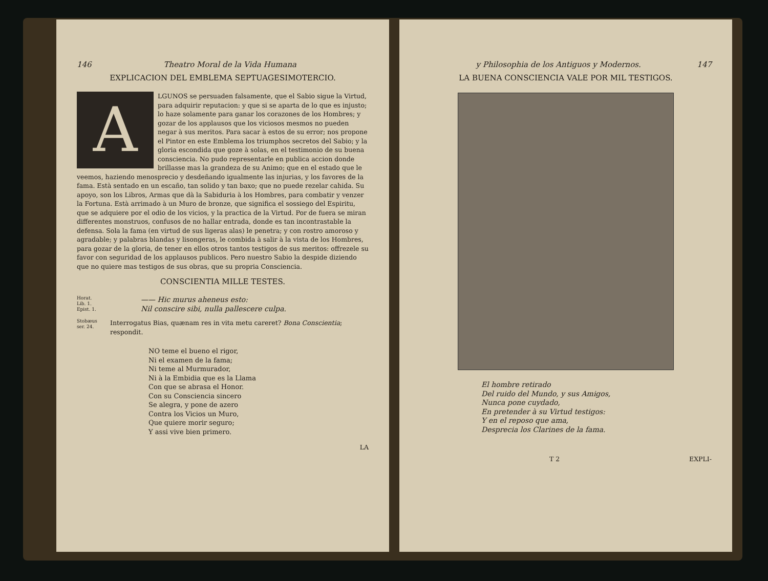146 Theatro Moral de la Vida Humana
EXPLICACION DEL EMBLEMA SEPTUAGESIMOTERCIO.
ALGUNOS se persuaden falsamente, que el Sabio sigue la Virtud, para adquirir reputacion: y que si se aparta de lo que es injusto; lo haze solamente para ganar los corazones de los Hombres; y gozar de los applausos que los viciosos mesmos no pueden negar à sus meritos. Para sacar à estos de su error; nos propone el Pintor en este Emblema los triumphos secretos del Sabio; y la gloria escondida que goze à solas, en el testimonio de su buena consciencia. No pudo representarle en publica accion donde brillasse mas la grandeza de su Animo; que en el estado que le veemos, haziendo menosprecio y desdeñando igualmente las injurias, y los favores de la fama. Està sentado en un escaño, tan solido y tan baxo; que no puede rezelar cahida. Su apoyo, son los Libros, Armas que dà la Sabiduria à los Hombres, para combatir y venzer la Fortuna. Està arrimado à un Muro de bronze, que significa el sossiego del Espiritu, que se adquiere por el odio de los vicios, y la practica de la Virtud. Por de fuera se miran differentes monstruos, confusos de no hallar entrada, donde es tan incontrastable la defensa. Sola la fama (en virtud de sus ligeras alas) le penetra; y con rostro amoroso y agradable; y palabras blandas y lisongeras, le combida à salir à la vista de los Hombres, para gozar de la gloria, de tener en ellos otros tantos testigos de sus meritos: offrezele su favor con seguridad de los applausos publicos. Pero nuestro Sabio la despide diziendo que no quiere mas testigos de sus obras, que su propria Consciencia.
CONSCIENTIA MILLE TESTES.
Horat.
Lib. 1.
Epist. 1.
—— Hic murus aheneus esto:
Nil conscire sibi, nulla pallescere culpa.
Stobæus
ser. 24.
Interrogatus Bias, quænam res in vita metu careret? Bona Conscientia; respondit.
NO teme el bueno el rigor,
Ni el examen de la fama;
Ni teme al Murmurador,
Ni à la Embidia que es la Llama
Con que se abrasa el Honor.
Con su Consciencia sincero
Se alegra, y pone de azero
Contra los Vicios un Muro,
Que quiere morir seguro;
Y assi vive bien primero.
LA
y Philosophia de los Antiguos y Modernos. 147
LA BUENA CONSCIENCIA VALE POR MIL TESTIGOS.
El hombre retirado
Del ruido del Mundo, y sus Amigos,
Nunca pone cuydado,
En pretender à su Virtud testigos:
Y en el reposo que ama,
Desprecia los Clarines de la fama.
T 2 EXPLI-